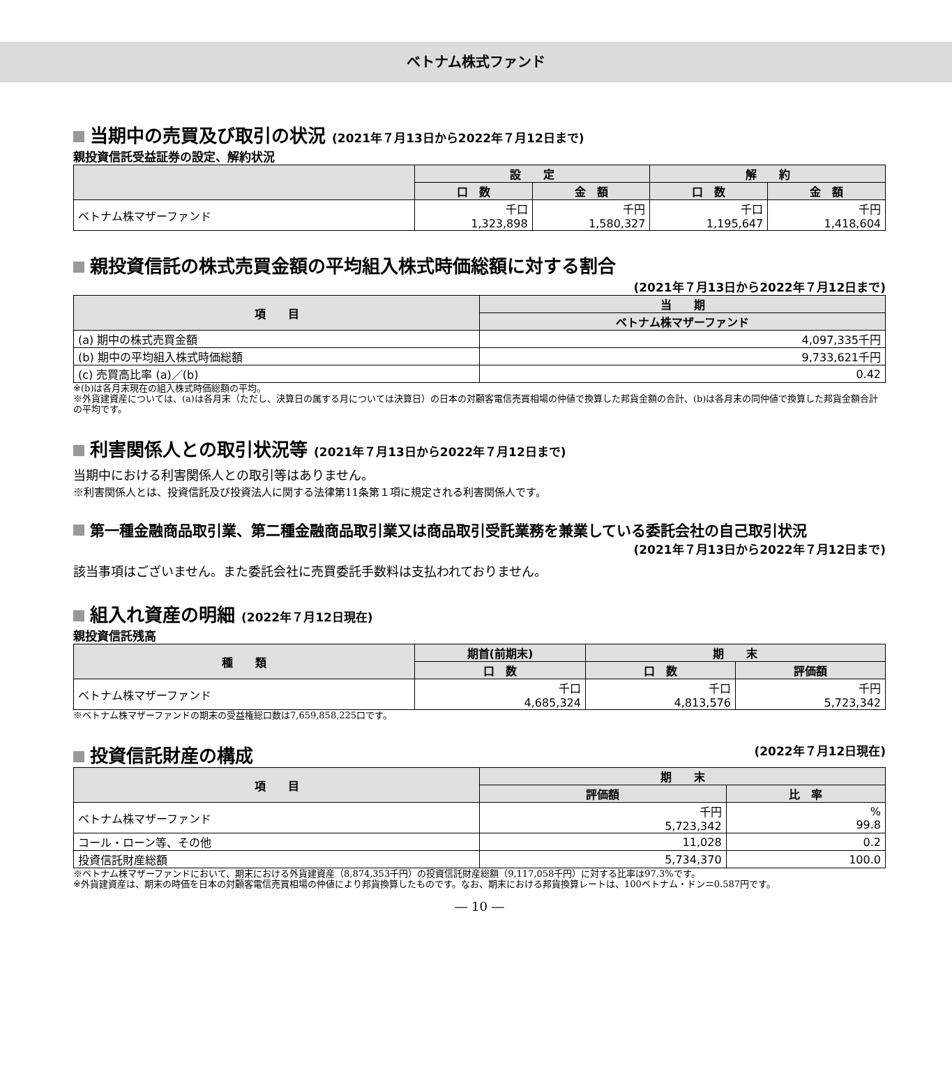ベトナム株式ファンド
当期中の売買及び取引の状況 (2021年７月13日から2022年７月12日まで)
親投資信託受益証券の設定、解約状況
| | 設 定 | | 解 約 | |
| --- | --- | --- | --- | --- |
| | 口 数 | 金 額 | 口 数 | 金 額 |
| ベトナム株マザーファンド | 千口 1,323,898 | 千円 1,580,327 | 千口 1,195,647 | 千円 1,418,604 |
親投資信託の株式売買金額の平均組入株式時価総額に対する割合
(2021年７月13日から2022年７月12日まで)
| 項 目 | 当 期 |
| --- | --- |
| | ベトナム株マザーファンド |
| (a) 期中の株式売買金額 | 4,097,335千円 |
| (b) 期中の平均組入株式時価総額 | 9,733,621千円 |
| (c) 売買高比率 (a)／(b) | 0.42 |
※(b)は各月末現在の組入株式時価総額の平均。
※外貨建資産については、(a)は各月末（ただし、決算日の属する月については決算日）の日本の対顧客電信売買相場の仲値で換算した邦貨金額の合計、(b)は各月末の同仲値で換算した邦貨金額合計の平均です。
利害関係人との取引状況等 (2021年７月13日から2022年７月12日まで)
当期中における利害関係人との取引等はありません。
※利害関係人とは、投資信託及び投資法人に関する法律第11条第１項に規定される利害関係人です。
第一種金融商品取引業、第二種金融商品取引業又は商品取引受託業務を兼業している委託会社の自己取引状況
(2021年７月13日から2022年７月12日まで)
該当事項はございません。また委託会社に売買委託手数料は支払われておりません。
組入れ資産の明細 (2022年７月12日現在)
親投資信託残高
| 種 類 | 期首(前期末) | 期 末 | |
| --- | --- | --- | --- |
| | 口 数 | 口 数 | 評価額 |
| ベトナム株マザーファンド | 千口 4,685,324 | 千口 4,813,576 | 千円 5,723,342 |
※ベトナム株マザーファンドの期末の受益権総口数は7,659,858,225口です。
投資信託財産の構成 (2022年７月12日現在)
| 項 目 | 期 末 | |
| --- | --- | --- |
| | 評価額 | 比 率 |
| ベトナム株マザーファンド | 千円 5,723,342 | % 99.8 |
| コール・ローン等、その他 | 11,028 | 0.2 |
| 投資信託財産総額 | 5,734,370 | 100.0 |
※ベトナム株マザーファンドにおいて、期末における外貨建資産（8,874,353千円）の投資信託財産総額（9,117,058千円）に対する比率は97.3%です。
※外貨建資産は、期末の時価を日本の対顧客電信売買相場の仲値により邦貨換算したものです。なお、期末における邦貨換算レートは、100ベトナム・ドン＝0.587円です。
― 10 ―